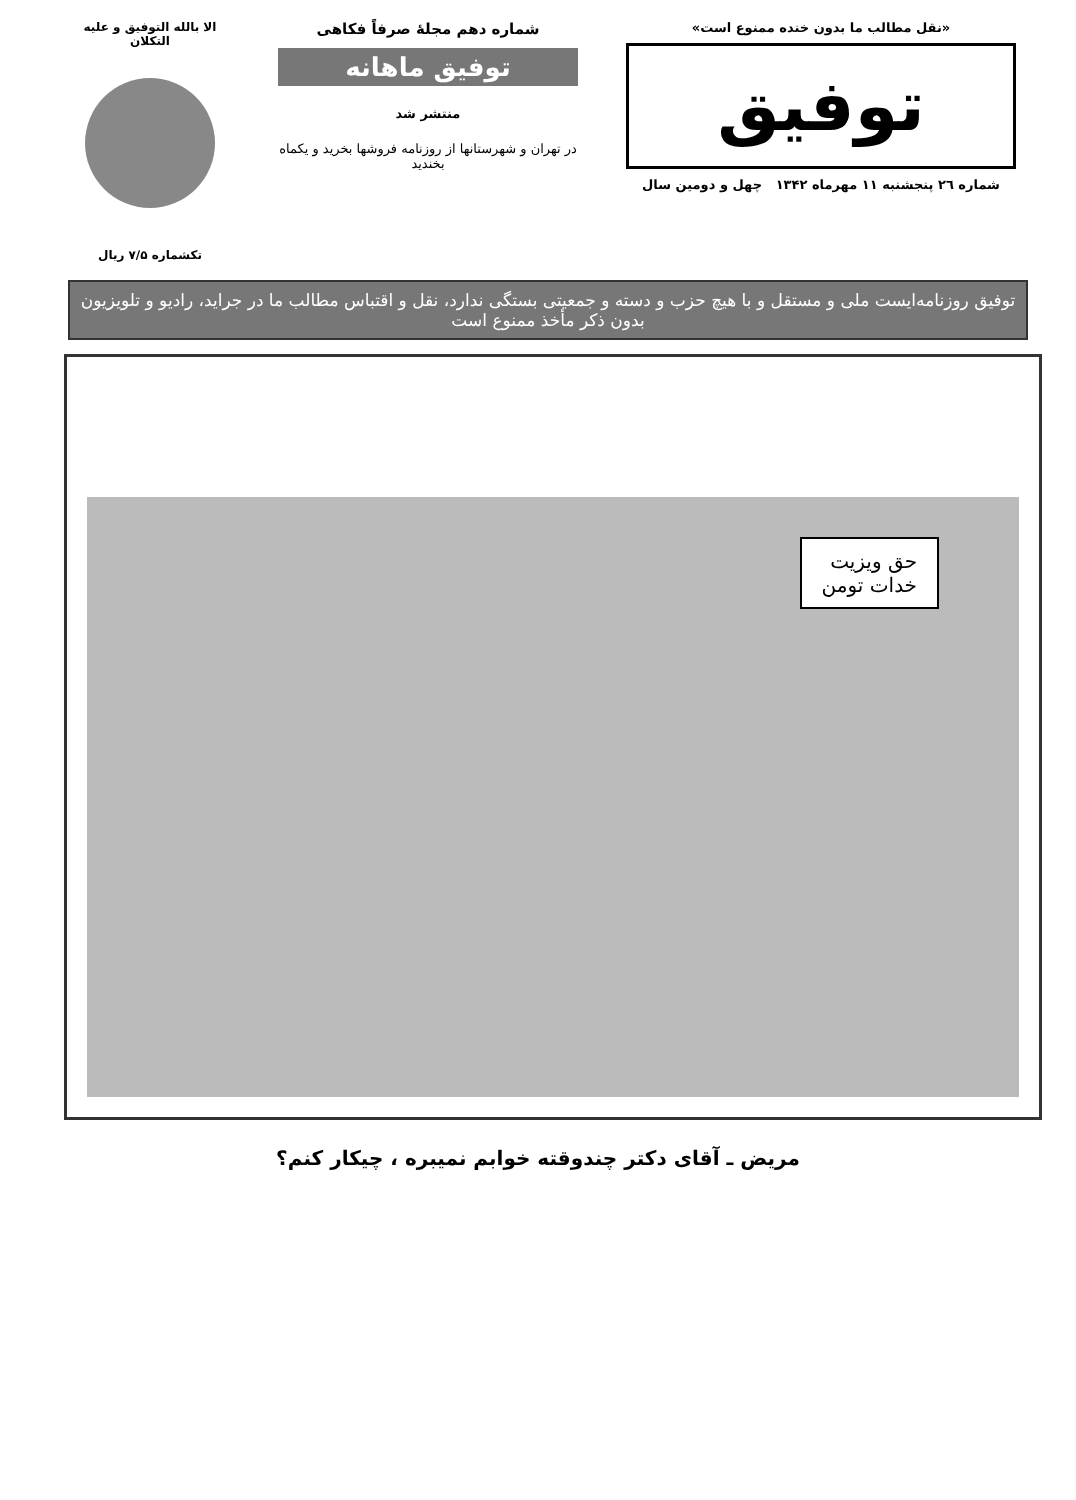«نقل مطالب ما بدون خنده ممنوع است»
توفیق
شماره ۲٦ پنجشنبه ۱۱ مهرماه ۱۳۴۲ چهل و دومین سال
شماره دهم مجلهٔ صرفاً فکاهی
توفیق ماهانه
منتشر شد
در تهران و شهرستانها از روزنامه فروشها بخرید و یکماه بخندید
الا بالله التوفیق و علیه التکلان
تکشماره ۷/۵ ریال
توفیق روزنامه‌ایست ملی و مستقل و با هیچ حزب و دسته و جمعیتی بستگی ندارد، نقل و اقتباس مطالب ما در جراید، رادیو و تلویزیون بدون ذکر مأخذ ممنوع است
حق ویزیت
خدات تومن
مریض ـ آقای دکتر چندوقته خوابم نمیبره ، چیکار کنم؟